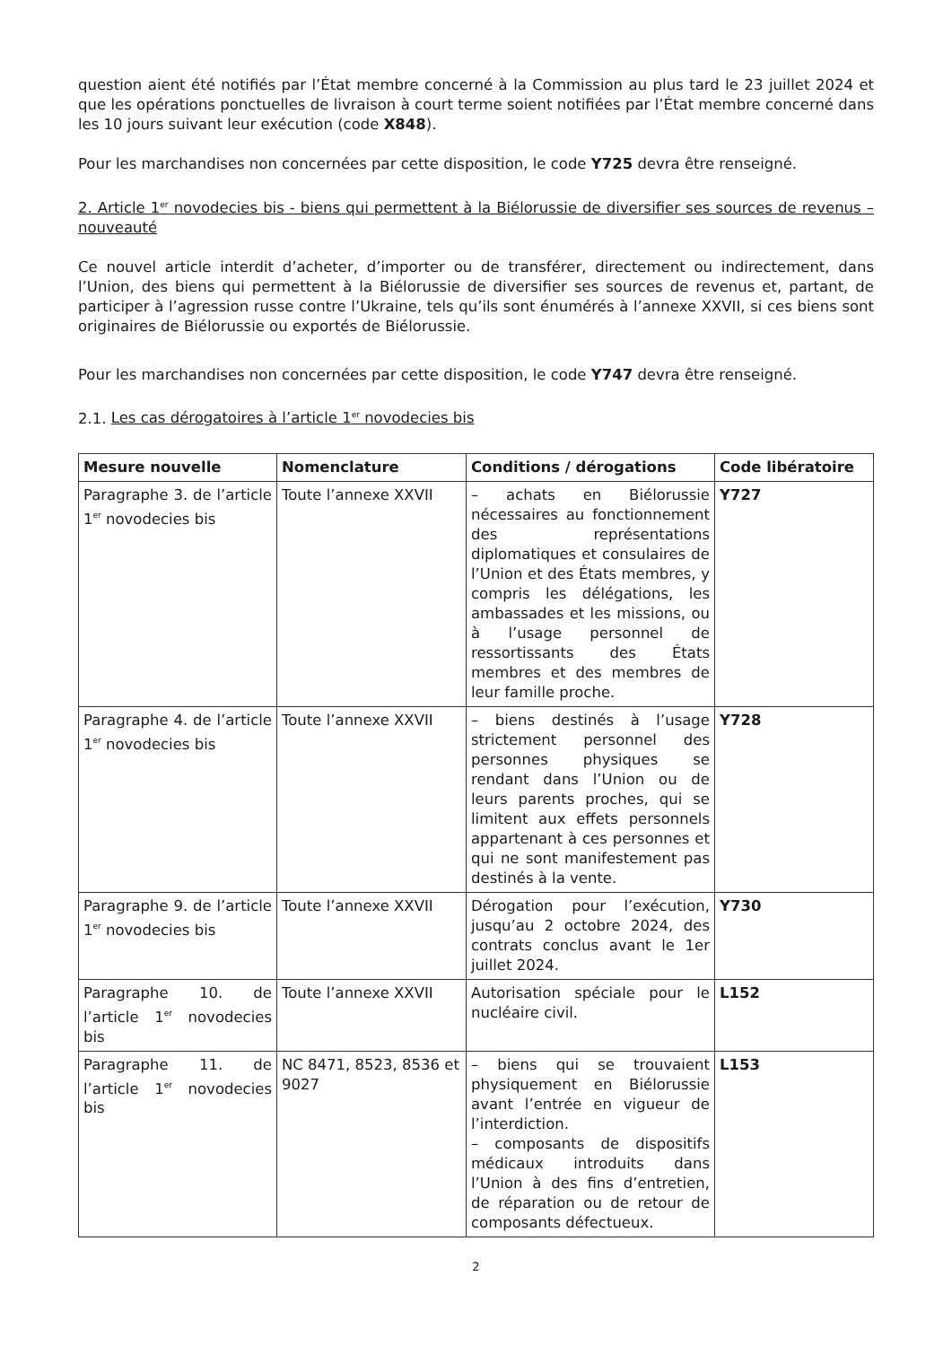question aient été notifiés par l’État membre concerné à la Commission au plus tard le 23 juillet 2024 et que les opérations ponctuelles de livraison à court terme soient notifiées par l’État membre concerné dans les 10 jours suivant leur exécution (code X848).
Pour les marchandises non concernées par cette disposition, le code Y725 devra être renseigné.
2. Article 1<sup>er</sup> novodecies bis - biens qui permettent à la Biélorussie de diversifier ses sources de revenus – nouveauté
Ce nouvel article interdit d’acheter, d’importer ou de transférer, directement ou indirectement, dans l’Union, des biens qui permettent à la Biélorussie de diversifier ses sources de revenus et, partant, de participer à l’agression russe contre l’Ukraine, tels qu’ils sont énumérés à l’annexe XXVII, si ces biens sont originaires de Biélorussie ou exportés de Biélorussie.
Pour les marchandises non concernées par cette disposition, le code Y747 devra être renseigné.
2.1. Les cas dérogatoires à l’article 1<sup>er</sup> novodecies bis
| Mesure nouvelle | Nomenclature | Conditions / dérogations | Code libératoire |
| --- | --- | --- | --- |
| Paragraphe 3. de l’article 1<sup>er</sup> novodecies bis | Toute l’annexe XXVII | – achats en Biélorussie nécessaires au fonctionnement des représentations diplomatiques et consulaires de l’Union et des États membres, y compris les délégations, les ambassades et les missions, ou à l’usage personnel de ressortissants des États membres et des membres de leur famille proche. | Y727 |
| Paragraphe 4. de l’article 1<sup>er</sup> novodecies bis | Toute l’annexe XXVII | – biens destinés à l’usage strictement personnel des personnes physiques se rendant dans l’Union ou de leurs parents proches, qui se limitent aux effets personnels appartenant à ces personnes et qui ne sont manifestement pas destinés à la vente. | Y728 |
| Paragraphe 9. de l’article 1<sup>er</sup> novodecies bis | Toute l’annexe XXVII | Dérogation pour l’exécution, jusqu’au 2 octobre 2024, des contrats conclus avant le 1er juillet 2024. | Y730 |
| Paragraphe 10. de l’article 1<sup>er</sup> novodecies bis | Toute l’annexe XXVII | Autorisation spéciale pour le nucléaire civil. | L152 |
| Paragraphe 11. de l’article 1<sup>er</sup> novodecies bis | NC 8471, 8523, 8536 et 9027 | – biens qui se trouvaient physiquement en Biélorussie avant l’entrée en vigueur de l’interdiction. – composants de dispositifs médicaux introduits dans l’Union à des fins d’entretien, de réparation ou de retour de composants défectueux. | L153 |
2